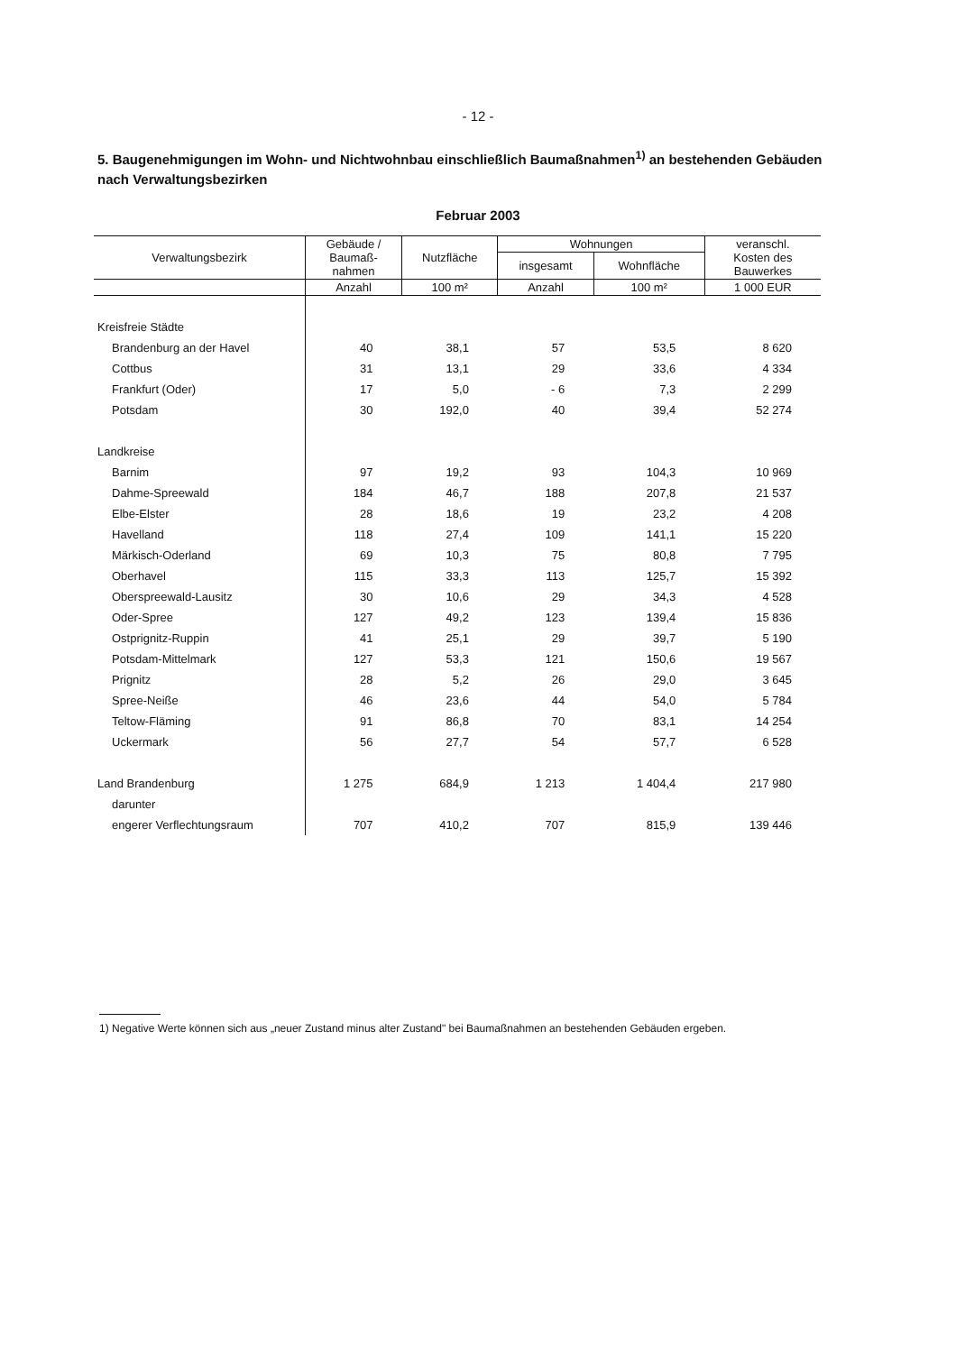- 12 -
5. Baugenehmigungen im Wohn- und Nichtwohnbau einschließlich Baumaßnahmen<sup>1)</sup> an bestehenden Gebäuden nach Verwaltungsbezirken
Februar 2003
| Verwaltungsbezirk | Gebäude / Baumaß- nahmen | Nutzfläche | Wohnungen | | veranschl. Kosten des Bauwerkes |
| --- | --- | --- | --- | --- | --- |
| | | | insgesamt | Wohnfläche | |
| | Anzahl | 100 m² | Anzahl | 100 m² | 1 000 EUR |
| Kreisfreie Städte | | | | | |
| Brandenburg an der Havel | 40 | 38,1 | 57 | 53,5 | 8 620 |
| Cottbus | 31 | 13,1 | 29 | 33,6 | 4 334 |
| Frankfurt (Oder) | 17 | 5,0 | - 6 | 7,3 | 2 299 |
| Potsdam | 30 | 192,0 | 40 | 39,4 | 52 274 |
| Landkreise | | | | | |
| Barnim | 97 | 19,2 | 93 | 104,3 | 10 969 |
| Dahme-Spreewald | 184 | 46,7 | 188 | 207,8 | 21 537 |
| Elbe-Elster | 28 | 18,6 | 19 | 23,2 | 4 208 |
| Havelland | 118 | 27,4 | 109 | 141,1 | 15 220 |
| Märkisch-Oderland | 69 | 10,3 | 75 | 80,8 | 7 795 |
| Oberhavel | 115 | 33,3 | 113 | 125,7 | 15 392 |
| Oberspreewald-Lausitz | 30 | 10,6 | 29 | 34,3 | 4 528 |
| Oder-Spree | 127 | 49,2 | 123 | 139,4 | 15 836 |
| Ostprignitz-Ruppin | 41 | 25,1 | 29 | 39,7 | 5 190 |
| Potsdam-Mittelmark | 127 | 53,3 | 121 | 150,6 | 19 567 |
| Prignitz | 28 | 5,2 | 26 | 29,0 | 3 645 |
| Spree-Neiße | 46 | 23,6 | 44 | 54,0 | 5 784 |
| Teltow-Fläming | 91 | 86,8 | 70 | 83,1 | 14 254 |
| Uckermark | 56 | 27,7 | 54 | 57,7 | 6 528 |
| Land Brandenburg | 1 275 | 684,9 | 1 213 | 1 404,4 | 217 980 |
| darunter | | | | | |
| engerer Verflechtungsraum | 707 | 410,2 | 707 | 815,9 | 139 446 |
1) Negative Werte können sich aus „neuer Zustand minus alter Zustand" bei Baumaßnahmen an bestehenden Gebäuden ergeben.